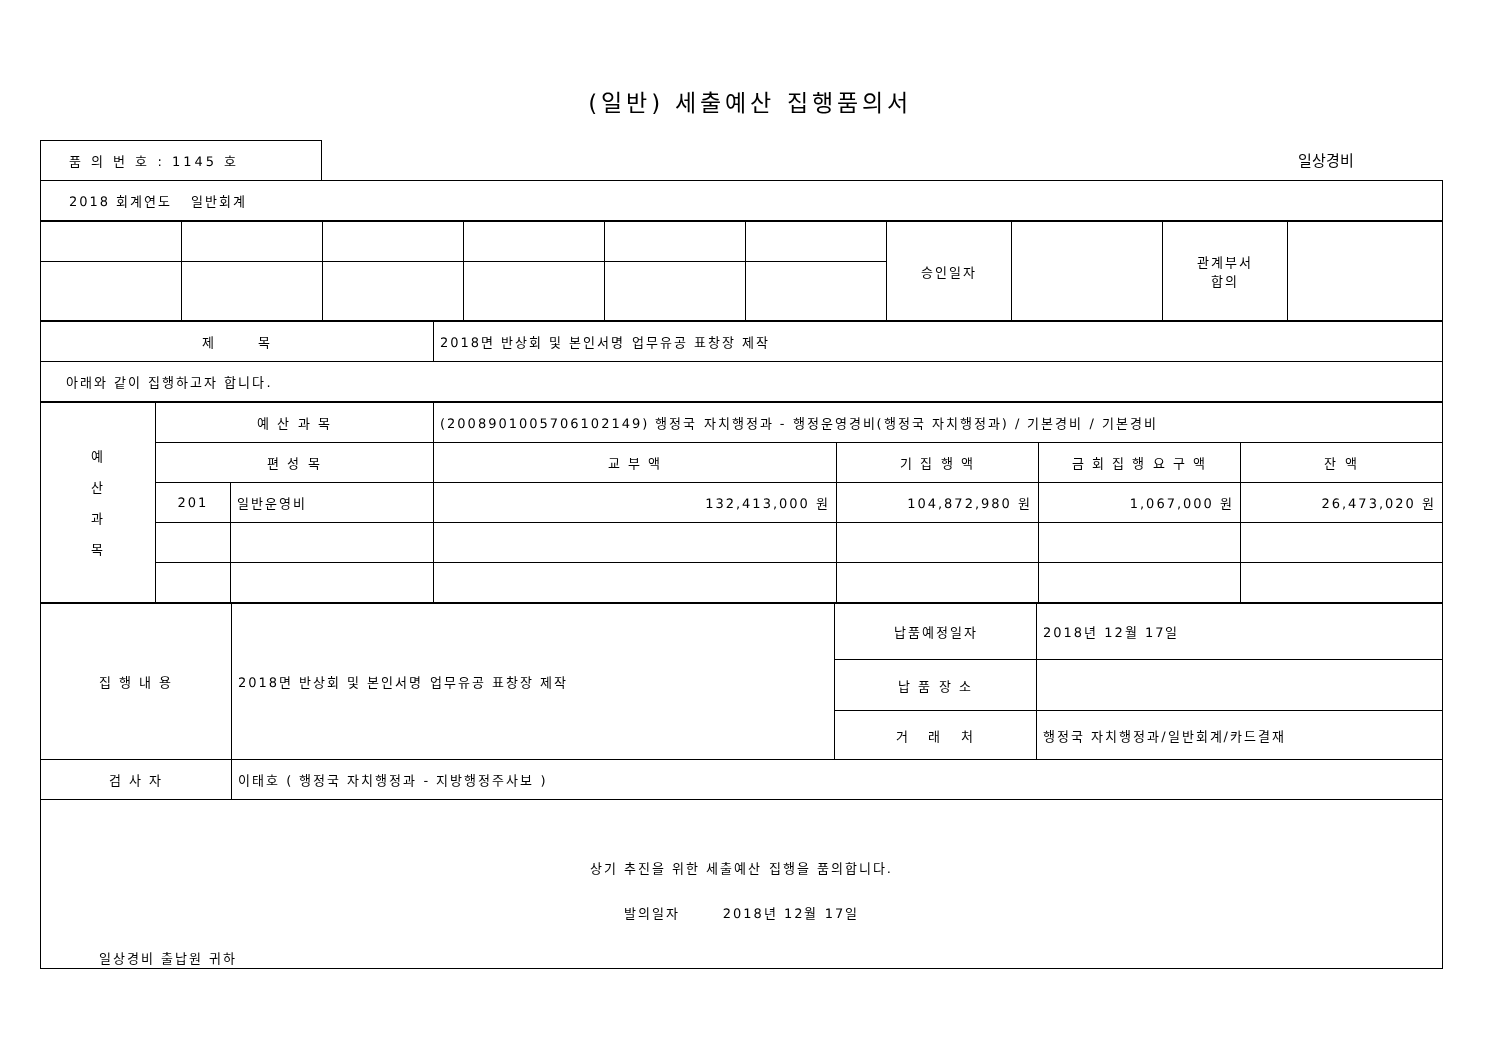(일반) 세출예산 집행품의서
품 의 번 호 : 1145 호
일상경비
| 2018 회계연도 일반회계 |
| | | | | | | 승인일자 | | 관계부서 합의 | |
| 제 목 | 2018면 반상회 및 본인서명 업무유공 표창장 제작 |
| 아래와 같이 집행하고자 합니다. | |
| 예 산 과 목 | 예 산 과 목 | | (2008901005706102149) 행정국 자치행정과 - 행정운영경비(행정국 자치행정과) / 기본경비 / 기본경비 | | | |
| | 편 성 목 | | 교 부 액 | 기 집 행 액 | 금 회 집 행 요 구 액 | 잔 액 |
| | 201 | 일반운영비 | 132,413,000 원 | 104,872,980 원 | 1,067,000 원 | 26,473,020 원 |
| 집 행 내 용 | 2018면 반상회 및 본인서명 업무유공 표창장 제작 | 납품예정일자 | 2018년 12월 17일 |
| | | 납 품 장 소 | |
| | | 거 래 처 | 행정국 자치행정과/일반회계/카드결재 |
| 검 사 자 | 이태호 ( 행정국 자치행정과 - 지방행정주사보 ) | | |
| 상기 추진을 위한 세출예산 집행을 품의합니다. 발의일자 2018년 12월 17일 일상경비 출납원 귀하 | | | |